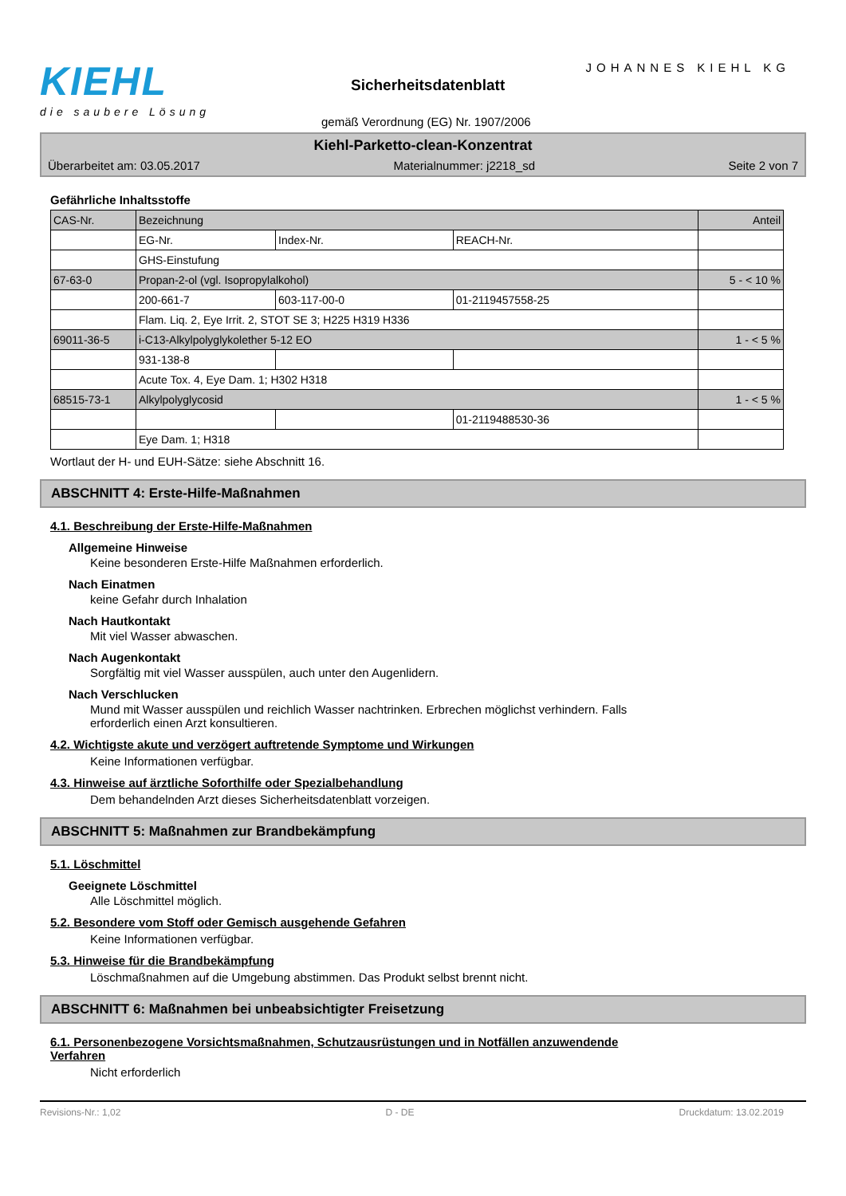KIEHL
die saubere Lösung
JOHANNES KIEHL KG
Sicherheitsdatenblatt
gemäß Verordnung (EG) Nr. 1907/2006
Kiehl-Parketto-clean-Konzentrat
Überarbeitet am: 03.05.2017 Materialnummer: j2218_sd Seite 2 von 7
Gefährliche Inhaltsstoffe
| CAS-Nr. | Bezeichnung | | | Anteil |
| --- | --- | --- | --- | --- |
| | EG-Nr. | Index-Nr. | REACH-Nr. | |
| | GHS-Einstufung | | | |
| 67-63-0 | Propan-2-ol (vgl. Isopropylalkohol) | | | 5 - < 10 % |
| | 200-661-7 | 603-117-00-0 | 01-2119457558-25 | |
| | Flam. Liq. 2, Eye Irrit. 2, STOT SE 3; H225 H319 H336 | | | |
| 69011-36-5 | i-C13-Alkylpolyglykolether 5-12 EO | | | 1 - < 5 % |
| | 931-138-8 | | | |
| | Acute Tox. 4, Eye Dam. 1; H302 H318 | | | |
| 68515-73-1 | Alkylpolyglycosid | | | 1 - < 5 % |
| | | | 01-2119488530-36 | |
| | Eye Dam. 1; H318 | | | |
Wortlaut der H- und EUH-Sätze: siehe Abschnitt 16.
ABSCHNITT 4: Erste-Hilfe-Maßnahmen
4.1. Beschreibung der Erste-Hilfe-Maßnahmen
Allgemeine Hinweise
Keine besonderen Erste-Hilfe Maßnahmen erforderlich.
Nach Einatmen
keine Gefahr durch Inhalation
Nach Hautkontakt
Mit viel Wasser abwaschen.
Nach Augenkontakt
Sorgfältig mit viel Wasser ausspülen, auch unter den Augenlidern.
Nach Verschlucken
Mund mit Wasser ausspülen und reichlich Wasser nachtrinken. Erbrechen möglichst verhindern. Falls
erforderlich einen Arzt konsultieren.
4.2. Wichtigste akute und verzögert auftretende Symptome und Wirkungen
Keine Informationen verfügbar.
4.3. Hinweise auf ärztliche Soforthilfe oder Spezialbehandlung
Dem behandelnden Arzt dieses Sicherheitsdatenblatt vorzeigen.
ABSCHNITT 5: Maßnahmen zur Brandbekämpfung
5.1. Löschmittel
Geeignete Löschmittel
Alle Löschmittel möglich.
5.2. Besondere vom Stoff oder Gemisch ausgehende Gefahren
Keine Informationen verfügbar.
5.3. Hinweise für die Brandbekämpfung
Löschmaßnahmen auf die Umgebung abstimmen. Das Produkt selbst brennt nicht.
ABSCHNITT 6: Maßnahmen bei unbeabsichtigter Freisetzung
6.1. Personenbezogene Vorsichtsmaßnahmen, Schutzausrüstungen und in Notfällen anzuwendende
Verfahren
Nicht erforderlich
Revisions-Nr.: 1,02 D - DE Druckdatum: 13.02.2019